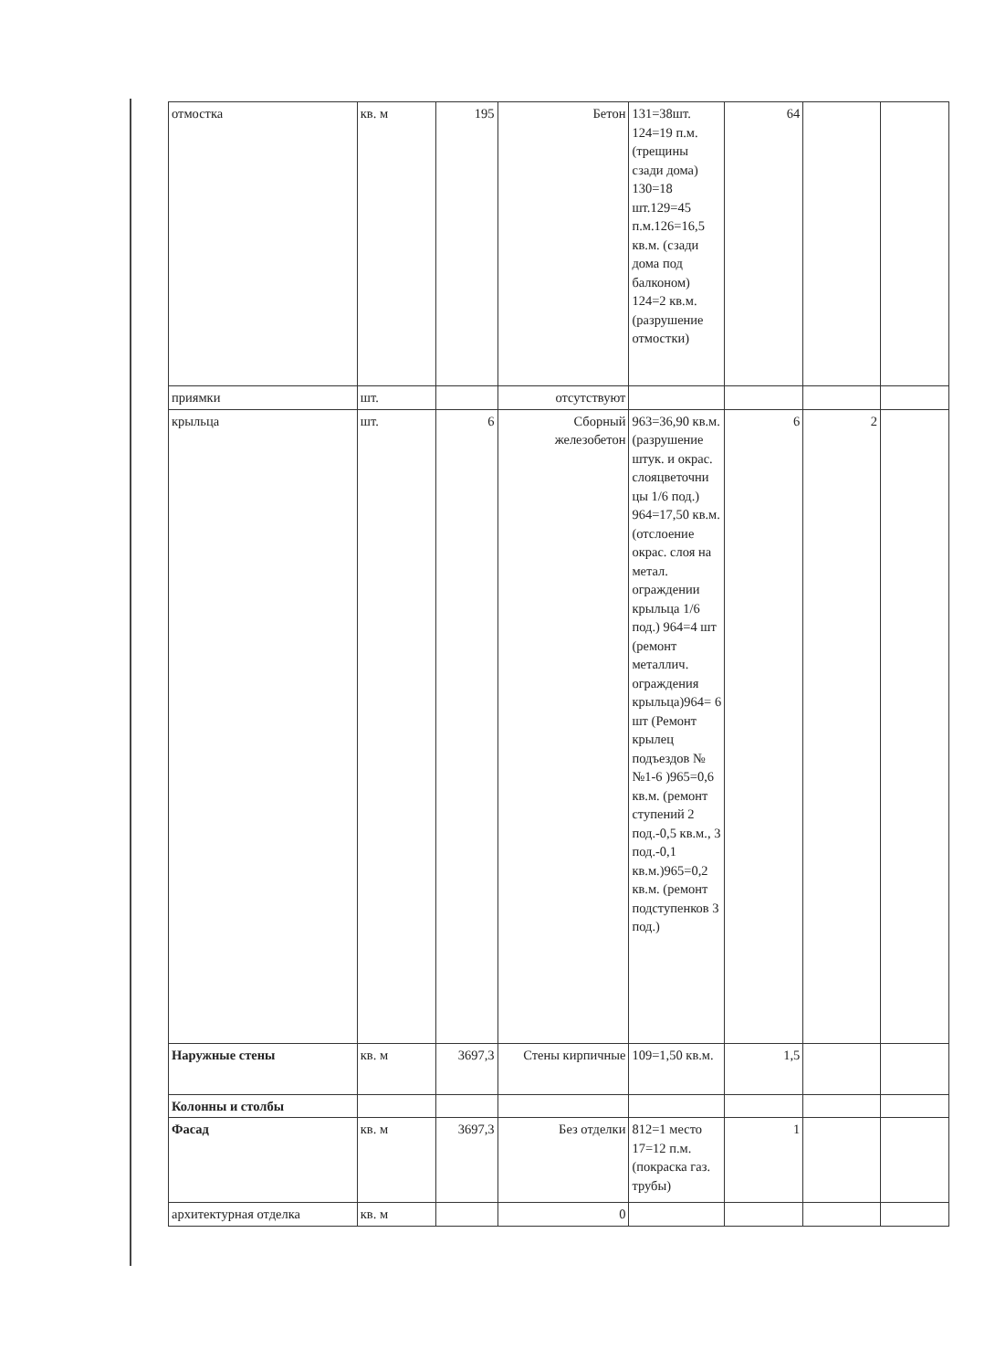| отмостка | кв. м | 195 | Бетон | 131=38шт. 124=19 п.м. (трещины сзади дома) 130=18 шт.129=45 п.м.126=16,5 кв.м. (сзади дома под балконом) 124=2 кв.м. (разрушение отмостки) | 64 | | |
| приямки | шт. | | отсутствуют | | | | |
| крыльца | шт. | 6 | Сборный железобетон | 963=36,90 кв.м. (разрушение штук. и окрас. слояцветочни цы 1/6 под.) 964=17,50 кв.м. (отслоение окрас. слоя на метал. ограждении крыльца 1/6 под.) 964=4 шт (ремонт металлич. ограждения крыльца)964= 6 шт (Ремонт крылец подъездов №№1-6 )965=0,6 кв.м. (ремонт ступений 2 под.-0,5 кв.м., 3 под.-0,1 кв.м.)965=0,2 кв.м. (ремонт подступенков 3 под.) | 6 | 2 | |
| Наружные стены | кв. м | 3697,3 | Стены кирпичные | 109=1,50 кв.м. | 1,5 | | |
| Колонны и столбы | | | | | | | |
| Фасад | кв. м | 3697,3 | Без отделки | 812=1 место 17=12 п.м. (покраска газ. трубы) | 1 | | |
| архитектурная отделка | кв. м | | 0 | | | | |